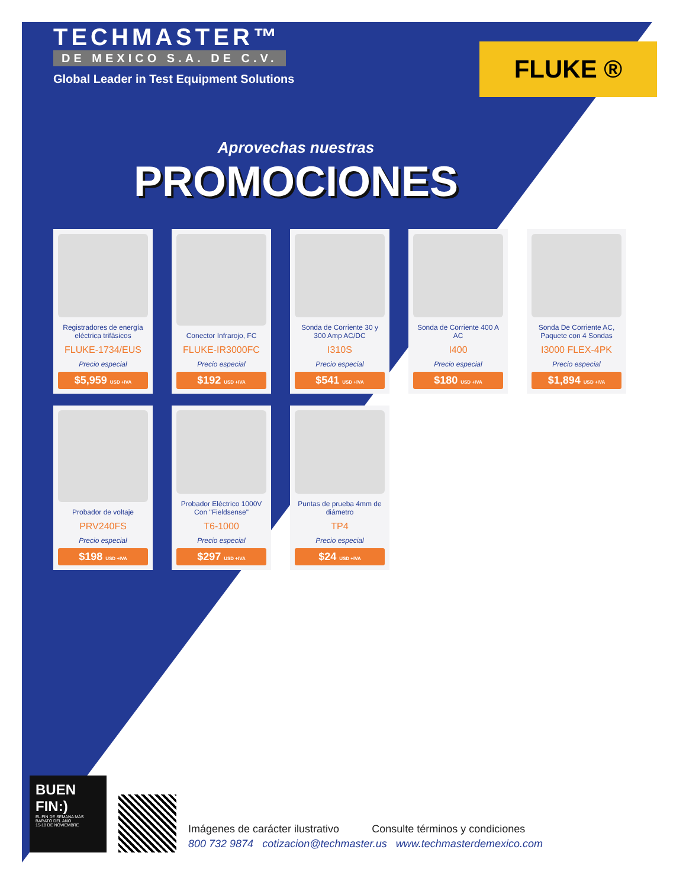TECHMASTER™
DE MEXICO S.A. DE C.V.
Global Leader in Test Equipment Solutions
FLUKE ®
Aprovechas nuestras
PROMOCIONES
Registradores de energía eléctrica trifásicos
FLUKE-1734/EUS
Precio especial
$5,959 USD +IVA
Conector Infrarojo, FC
FLUKE-IR3000FC
Precio especial
$192 USD +IVA
Sonda de Corriente 30 y 300 Amp AC/DC
I310S
Precio especial
$541 USD +IVA
Sonda de Corriente 400 A AC
I400
Precio especial
$180 USD +IVA
Sonda De Corriente AC, Paquete con 4 Sondas
I3000 FLEX-4PK
Precio especial
$1,894 USD +IVA
Probador de voltaje
PRV240FS
Precio especial
$198 USD +IVA
Probador Eléctrico 1000V Con "Fieldsense"
T6-1000
Precio especial
$297 USD +IVA
Puntas de prueba 4mm de diámetro
TP4
Precio especial
$24 USD +IVA
BUEN FIN:)
EL FIN DE SEMANA MÁS BARATO DEL AÑO
15-18 DE NOVIEMBRE
Imágenes de carácter ilustrativo Consulte términos y condiciones
800 732 9874 cotizacion@techmaster.us www.techmasterdemexico.com